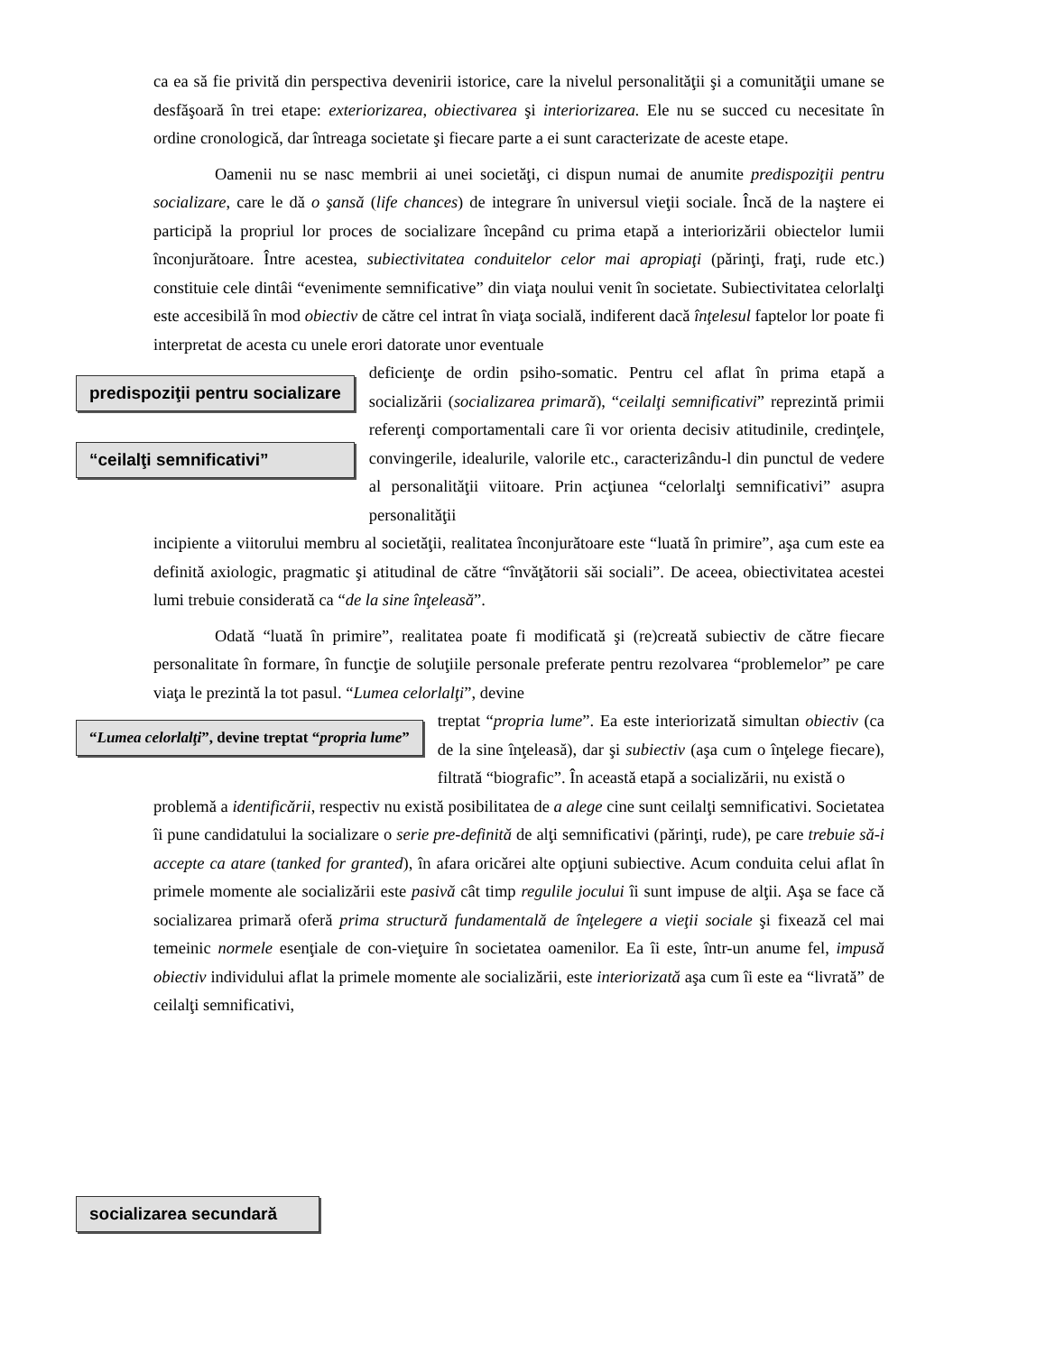ca ea să fie privită din perspectiva devenirii istorice, care la nivelul personalităţii şi a comunităţii umane se desfăşoară în trei etape: exteriorizarea, obiectivarea şi interiorizarea. Ele nu se succed cu necesitate în ordine cronologică, dar întreaga societate şi fiecare parte a ei sunt caracterizate de aceste etape.
Oamenii nu se nasc membrii ai unei societăţi, ci dispun numai de anumite predispoziţii pentru socializare, care le dă o şansă (life chances) de integrare în universul vieţii sociale. Încă de la naştere ei participă la propriul lor proces de socializare începând cu prima etapă a interiorizării obiectelor lumii înconjurătoare. Între acestea, subiectivitatea conduitelor celor mai apropiaţi (părinţi, fraţi, rude etc.) constituie cele dintâi “evenimente semnificative” din viaţa noului venit în societate. Subiectivitatea celorlalţi este accesibilă în mod obiectiv de către cel intrat în viaţa socială, indiferent dacă înţelesul faptelor lor poate fi interpretat de acesta cu unele erori datorate unor eventuale
predispoziţii pentru socializare
“ceilalţi semnificativi”
deficienţe de ordin psiho-somatic. Pentru cel aflat în prima etapă a socializării (socializarea primară), “ceilalţi semnificativi” reprezintă primii referenţi comportamentali care îi vor orienta decisiv atitudinile, credinţele, convingerile, idealurile, valorile etc., caracterizându-l din punctul de vedere al personalităţii viitoare. Prin acţiunea “celorlalţi semnificativi” asupra personalităţii
incipiente a viitorului membru al societăţii, realitatea înconjurătoare este “luată în primire”, aşa cum este ea definită axiologic, pragmatic şi atitudinal de către “învăţătorii săi sociali”. De aceea, obiectivitatea acestei lumi trebuie considerată ca “de la sine înţeleasă”.
Odată “luată în primire”, realitatea poate fi modificată şi (re)creată subiectiv de către fiecare personalitate în formare, în funcţie de soluţiile personale preferate pentru rezolvarea “problemelor” pe care viaţa le prezintă la tot pasul. “Lumea celorlalţi”, devine
“Lumea celorlalţi”, devine treptat “propria lume”
treptat “propria lume”. Ea este interiorizată simultan obiectiv (ca de la sine înţeleasă), dar şi subiectiv (aşa cum o înţelege fiecare), filtrată “biografic”. În această etapă a socializării, nu există o
problemă a identificării, respectiv nu există posibilitatea de a alege cine sunt ceilalţi semnificativi. Societatea îi pune candidatului la socializare o serie pre-definită de alţi semnificativi (părinţi, rude), pe care trebuie să-i accepte ca atare (tanked for granted), în afara oricărei alte opţiuni subiective. Acum conduita celui aflat în primele momente ale socializării este pasivă cât timp regulile jocului îi sunt impuse de alţii. Aşa se face că socializarea primară oferă prima structură fundamentală de înţelegere a vieţii sociale şi fixează cel mai temeinic normele esenţiale de con-vieţuire în societatea oamenilor. Ea îi este, într-un anume fel, impusă obiectiv individului aflat la primele momente ale socializării, este interiorizată aşa cum îi este ea “livrată” de ceilalţi semnificativi,
socializarea secundară